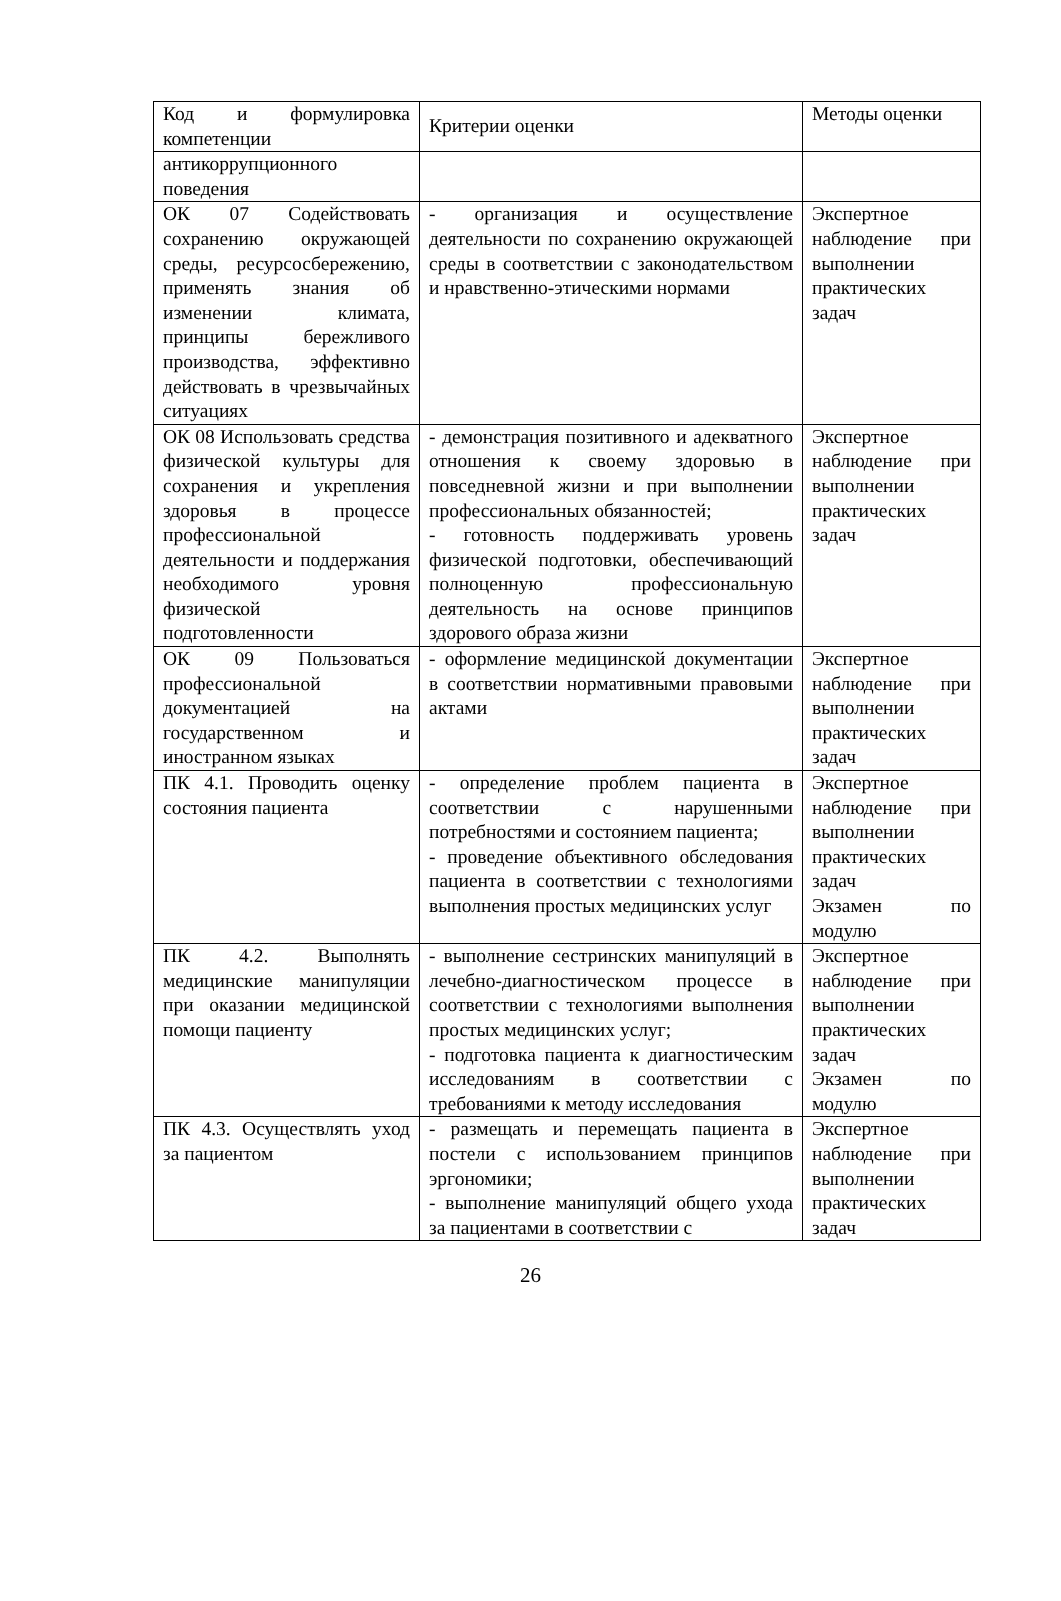| Код и формулировка компетенции | Критерии оценки | Методы оценки |
| антикоррупционного поведения | | |
| ОК 07 Содействовать сохранению окружающей среды, ресурсосбережению, применять знания об изменении климата, принципы бережливого производства, эффективно действовать в чрезвычайных ситуациях | - организация и осуществление деятельности по сохранению окружающей среды в соответствии с законодательством и нравственно-этическими нормами | Экспертное наблюдение при выполнении практических задач |
| ОК 08 Использовать средства физической культуры для сохранения и укрепления здоровья в процессе профессиональной деятельности и поддержания необходимого уровня физической подготовленности | - демонстрация позитивного и адекватного отношения к своему здоровью в повседневной жизни и при выполнении профессиональных обязанностей; - готовность поддерживать уровень физической подготовки, обеспечивающий полноценную профессиональную деятельность на основе принципов здорового образа жизни | Экспертное наблюдение при выполнении практических задач |
| ОК 09 Пользоваться профессиональной документацией на государственном и иностранном языках | - оформление медицинской документации в соответствии нормативными правовыми актами | Экспертное наблюдение при выполнении практических задач |
| ПК 4.1. Проводить оценку состояния пациента | - определение проблем пациента в соответствии с нарушенными потребностями и состоянием пациента; - проведение объективного обследования пациента в соответствии с технологиями выполнения простых медицинских услуг | Экспертное наблюдение при выполнении практических задач Экзамен по модулю |
| ПК 4.2. Выполнять медицинские манипуляции при оказании медицинской помощи пациенту | - выполнение сестринских манипуляций в лечебно-диагностическом процессе в соответствии с технологиями выполнения простых медицинских услуг; - подготовка пациента к диагностическим исследованиям в соответствии с требованиями к методу исследования | Экспертное наблюдение при выполнении практических задач Экзамен по модулю |
| ПК 4.3. Осуществлять уход за пациентом | - размещать и перемещать пациента в постели с использованием принципов эргономики; - выполнение манипуляций общего ухода за пациентами в соответствии с | Экспертное наблюдение при выполнении практических задач |
26